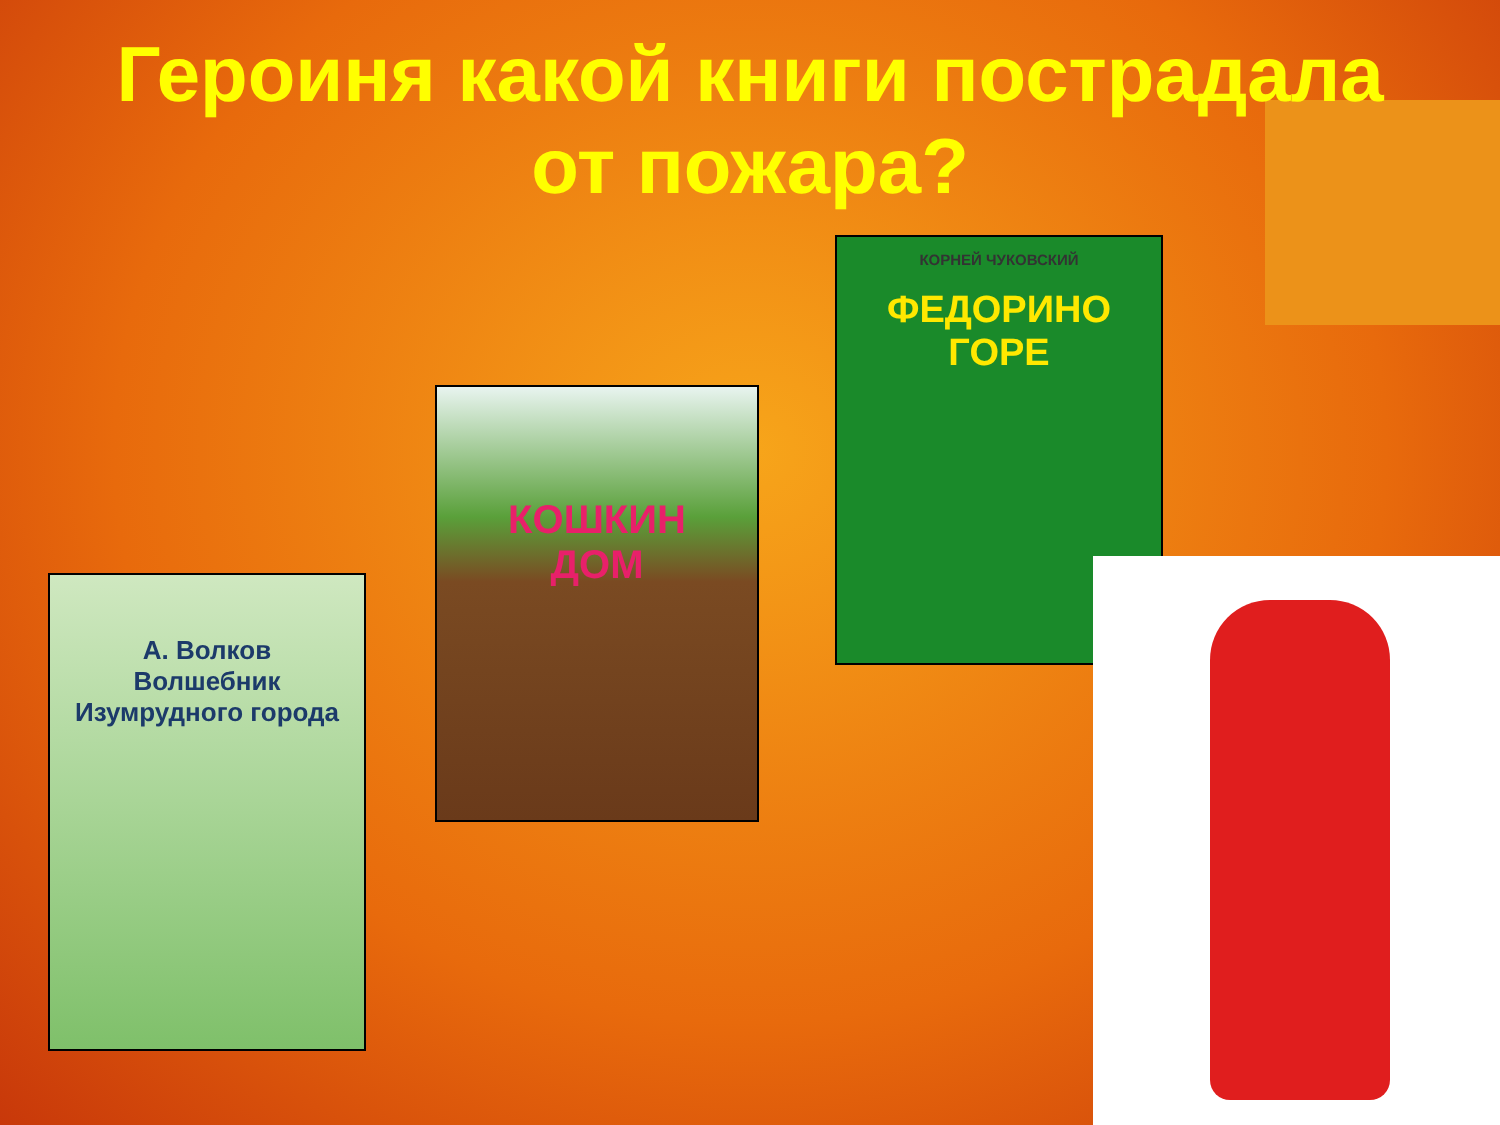Героиня какой книги пострадала от пожара?
А. Волков
Волшебник Изумрудного города
КОШКИН
ДОМ
КОРНЕЙ ЧУКОВСКИЙ
ФЕДОРИНО
ГОРЕ